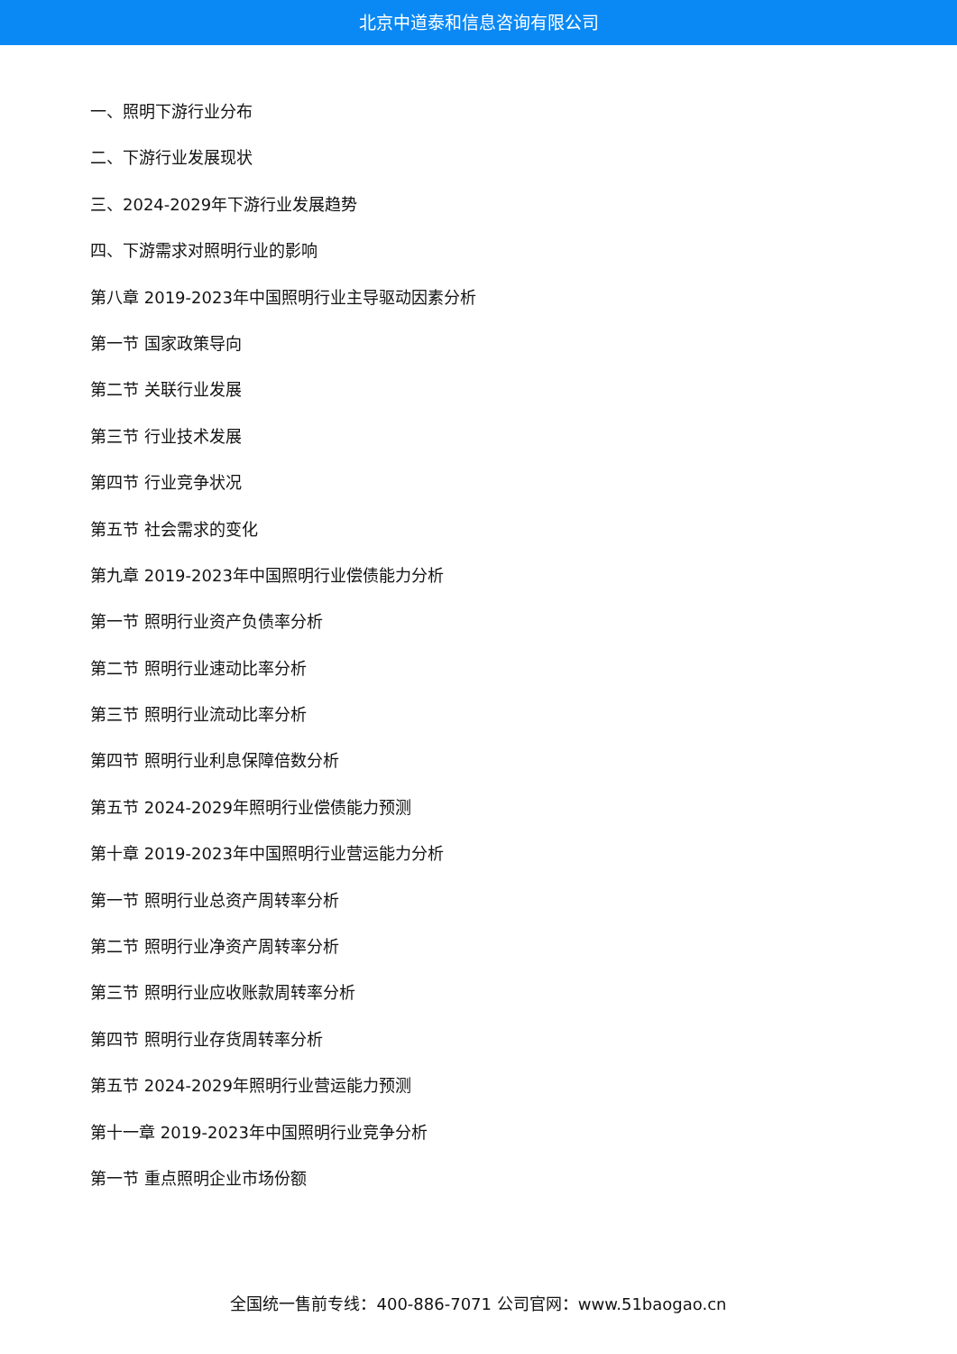北京中道泰和信息咨询有限公司
一、照明下游行业分布
二、下游行业发展现状
三、2024-2029年下游行业发展趋势
四、下游需求对照明行业的影响
第八章 2019-2023年中国照明行业主导驱动因素分析
第一节 国家政策导向
第二节 关联行业发展
第三节 行业技术发展
第四节 行业竞争状况
第五节 社会需求的变化
第九章 2019-2023年中国照明行业偿债能力分析
第一节 照明行业资产负债率分析
第二节 照明行业速动比率分析
第三节 照明行业流动比率分析
第四节 照明行业利息保障倍数分析
第五节 2024-2029年照明行业偿债能力预测
第十章 2019-2023年中国照明行业营运能力分析
第一节 照明行业总资产周转率分析
第二节 照明行业净资产周转率分析
第三节 照明行业应收账款周转率分析
第四节 照明行业存货周转率分析
第五节 2024-2029年照明行业营运能力预测
第十一章 2019-2023年中国照明行业竞争分析
第一节 重点照明企业市场份额
全国统一售前专线：400-886-7071 公司官网：www.51baogao.cn